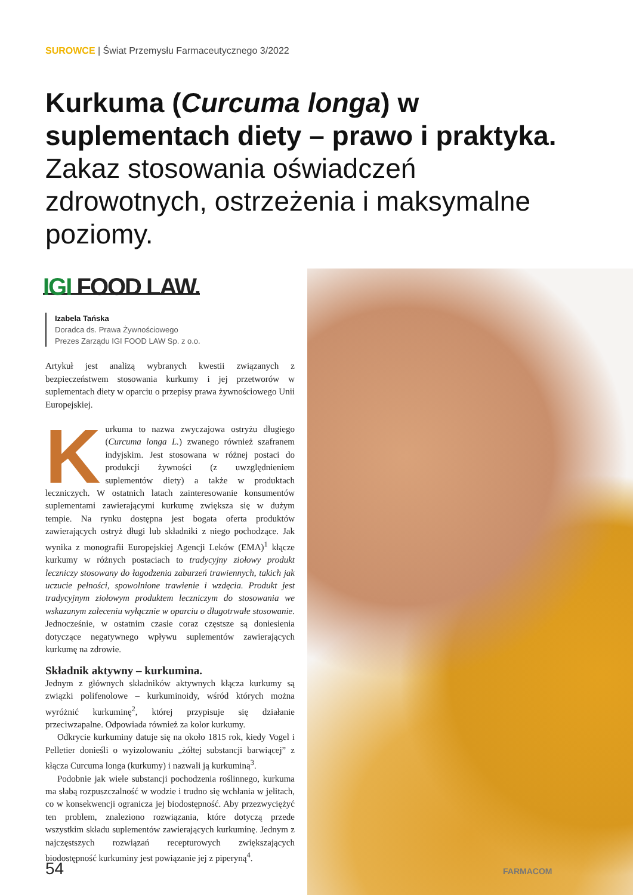SUROWCE | Świat Przemysłu Farmaceutycznego 3/2022
Kurkuma (Curcuma longa) w suplementach diety – prawo i praktyka. Zakaz stosowania oświadczeń zdrowotnych, ostrzeżenia i maksymalne poziomy.
IGI FOOD LAW.
Izabela Tańska
Doradca ds. Prawa Żywnościowego
Prezes Zarządu IGI FOOD LAW Sp. z o.o.
Artykuł jest analizą wybranych kwestii związanych z bezpieczeństwem stosowania kurkumy i jej przetworów w suplementach diety w oparciu o przepisy prawa żywnościowego Unii Europejskiej.
Kurkuma to nazwa zwyczajowa ostryżu długiego (Curcuma longa L.) zwanego również szafranem indyjskim. Jest stosowana w różnej postaci do produkcji żywności (z uwzględnieniem suplementów diety) a także w produktach leczniczych. W ostatnich latach zainteresowanie konsumentów suplementami zawierającymi kurkumę zwiększa się w dużym tempie. Na rynku dostępna jest bogata oferta produktów zawierających ostryż długi lub składniki z niego pochodzące. Jak wynika z monografii Europejskiej Agencji Leków (EMA)<sup>1</sup> kłącze kurkumy w różnych postaciach to tradycyjny ziołowy produkt leczniczy stosowany do łagodzenia zaburzeń trawiennych, takich jak uczucie pełności, spowolnione trawienie i wzdęcia. Produkt jest tradycyjnym ziołowym produktem leczniczym do stosowania we wskazanym zaleceniu wyłącznie w oparciu o długotrwałe stosowanie. Jednocześnie, w ostatnim czasie coraz częstsze są doniesienia dotyczące negatywnego wpływu suplementów zawierających kurkumę na zdrowie.
Składnik aktywny – kurkumina.
Jednym z głównych składników aktywnych kłącza kurkumy są związki polifenolowe – kurkuminoidy, wśród których można wyróżnić kurkuminę<sup>2</sup>, której przypisuje się działanie przeciwzapalne. Odpowiada również za kolor kurkumy.
Odkrycie kurkuminy datuje się na około 1815 rok, kiedy Vogel i Pelletier donieśli o wyizolowaniu „żółtej substancji barwiącej” z kłącza Curcuma longa (kurkumy) i nazwali ją kurkuminą<sup>3</sup>.
Podobnie jak wiele substancji pochodzenia roślinnego, kurkuma ma słabą rozpuszczalność w wodzie i trudno się wchłania w jelitach, co w konsekwencji ogranicza jej biodostępność. Aby przezwyciężyć ten problem, znaleziono rozwiązania, które dotyczą przede wszystkim składu suplementów zawierających kurkuminę. Jednym z najczęstszych rozwiązań recepturowych zwiększających biodostępność kurkuminy jest powiązanie jej z piperyną<sup>4</sup>.
54 FARMACOM